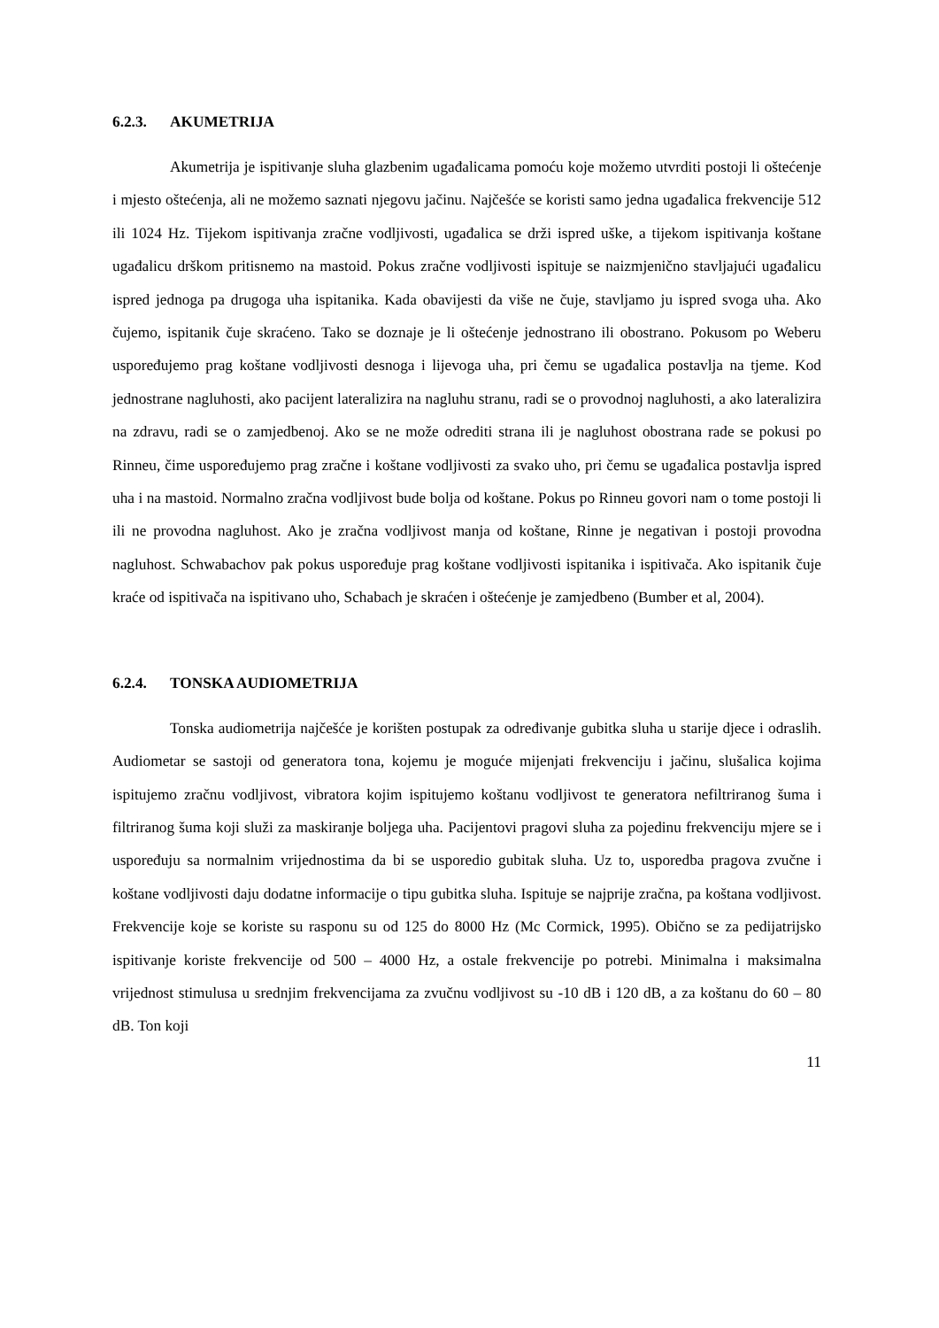6.2.3. AKUMETRIJA
Akumetrija je ispitivanje sluha glazbenim ugađalicama pomoću koje možemo utvrditi postoji li oštećenje i mjesto oštećenja, ali ne možemo saznati njegovu jačinu. Najčešće se koristi samo jedna ugađalica frekvencije 512 ili 1024 Hz. Tijekom ispitivanja zračne vodljivosti, ugađalica se drži ispred uške, a tijekom ispitivanja koštane ugađalicu drškom pritisnemo na mastoid. Pokus zračne vodljivosti ispituje se naizmjenično stavljajući ugađalicu ispred jednoga pa drugoga uha ispitanika. Kada obavijesti da više ne čuje, stavljamo ju ispred svoga uha. Ako čujemo, ispitanik čuje skraćeno. Tako se doznaje je li oštećenje jednostrano ili obostrano. Pokusom po Weberu uspoređujemo prag koštane vodljivosti desnoga i lijevoga uha, pri čemu se ugađalica postavlja na tjeme. Kod jednostrane nagluhosti, ako pacijent lateralizira na nagluhu stranu, radi se o provodnoj nagluhosti, a ako lateralizira na zdravu, radi se o zamjedbenoj. Ako se ne može odrediti strana ili je nagluhost obostrana rade se pokusi po Rinneu, čime uspoređujemo prag zračne i koštane vodljivosti za svako uho, pri čemu se ugađalica postavlja ispred uha i na mastoid. Normalno zračna vodljivost bude bolja od koštane. Pokus po Rinneu govori nam o tome postoji li ili ne provodna nagluhost. Ako je zračna vodljivost manja od koštane, Rinne je negativan i postoji provodna nagluhost. Schwabachov pak pokus uspoređuje prag koštane vodljivosti ispitanika i ispitivača. Ako ispitanik čuje kraće od ispitivača na ispitivano uho, Schabach je skraćen i oštećenje je zamjedbeno (Bumber et al, 2004).
6.2.4. TONSKA AUDIOMETRIJA
Tonska audiometrija najčešće je korišten postupak za određivanje gubitka sluha u starije djece i odraslih. Audiometar se sastoji od generatora tona, kojemu je moguće mijenjati frekvenciju i jačinu, slušalica kojima ispitujemo zračnu vodljivost, vibratora kojim ispitujemo koštanu vodljivost te generatora nefiltriranog šuma i filtriranog šuma koji služi za maskiranje boljega uha. Pacijentovi pragovi sluha za pojedinu frekvenciju mjere se i uspoređuju sa normalnim vrijednostima da bi se usporedio gubitak sluha. Uz to, usporedba pragova zvučne i koštane vodljivosti daju dodatne informacije o tipu gubitka sluha. Ispituje se najprije zračna, pa koštana vodljivost. Frekvencije koje se koriste su rasponu su od 125 do 8000 Hz (Mc Cormick, 1995). Obično se za pedijatrijsko ispitivanje koriste frekvencije od 500 – 4000 Hz, a ostale frekvencije po potrebi. Minimalna i maksimalna vrijednost stimulusa u srednjim frekvencijama za zvučnu vodljivost su -10 dB i 120 dB, a za koštanu do 60 – 80 dB. Ton koji
11